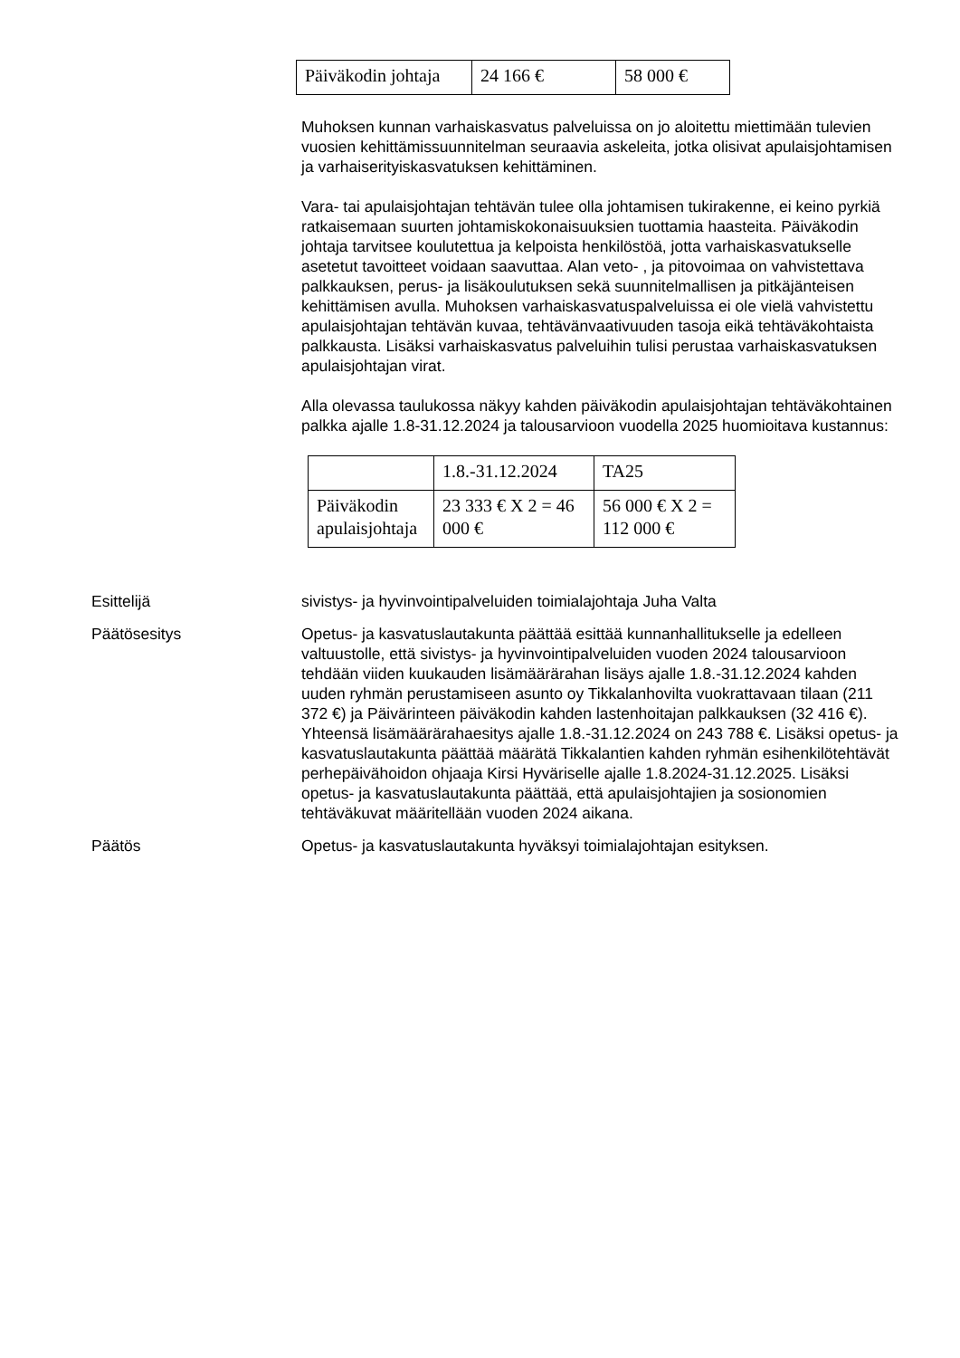| Päiväkodin johtaja | 24 166 € | 58 000 € |
Muhoksen kunnan varhaiskasvatus palveluissa on jo aloitettu miettimään tulevien vuosien kehittämissuunnitelman seuraavia askeleita, jotka olisivat apulaisjohtamisen ja varhaiserityiskasvatuksen kehittäminen.
Vara- tai apulaisjohtajan tehtävän tulee olla johtamisen tukirakenne, ei keino pyrkiä ratkaisemaan suurten johtamiskokonaisuuksien tuottamia haasteita. Päiväkodin johtaja tarvitsee koulutettua ja kelpoista henkilöstöä, jotta varhaiskasvatukselle asetetut tavoitteet voidaan saavuttaa. Alan veto- , ja pitovoimaa on vahvistettava palkkauksen, perus- ja lisäkoulutuksen sekä suunnitelmallisen ja pitkäjänteisen kehittämisen avulla. Muhoksen varhaiskasvatuspalveluissa ei ole vielä vahvistettu apulaisjohtajan tehtävän kuvaa, tehtävänvaativuuden tasoja eikä tehtäväkohtaista palkkausta. Lisäksi varhaiskasvatus palveluihin tulisi perustaa varhaiskasvatuksen apulaisjohtajan virat.
Alla olevassa taulukossa näkyy kahden päiväkodin apulaisjohtajan tehtäväkohtainen palkka ajalle 1.8-31.12.2024 ja talousarvioon vuodella 2025 huomioitava kustannus:
| | 1.8.-31.12.2024 | TA25 |
| Päiväkodin apulaisjohtaja | 23 333 € X 2 = 46 000 € | 56 000 € X 2 = 112 000 € |
Esittelijä sivistys- ja hyvinvointipalveluiden toimialajohtaja Juha Valta
Päätösesitys Opetus- ja kasvatuslautakunta päättää esittää kunnanhallitukselle ja edelleen valtuustolle, että sivistys- ja hyvinvointipalveluiden vuoden 2024 talousarvioon tehdään viiden kuukauden lisämäärärahan lisäys ajalle 1.8.-31.12.2024 kahden uuden ryhmän perustamiseen asunto oy Tikkalanhovilta vuokrattavaan tilaan (211 372 €) ja Päivärinteen päiväkodin kahden lastenhoitajan palkkauksen (32 416 €). Yhteensä lisämäärärahaesitys ajalle 1.8.-31.12.2024 on 243 788 €. Lisäksi opetus- ja kasvatuslautakunta päättää määrätä Tikkalantien kahden ryhmän esihenkilötehtävät perhepäivähoidon ohjaaja Kirsi Hyväriselle ajalle 1.8.2024-31.12.2025. Lisäksi opetus- ja kasvatuslautakunta päättää, että apulaisjohtajien ja sosionomien tehtäväkuvat määritellään vuoden 2024 aikana.
Päätös Opetus- ja kasvatuslautakunta hyväksyi toimialajohtajan esityksen.